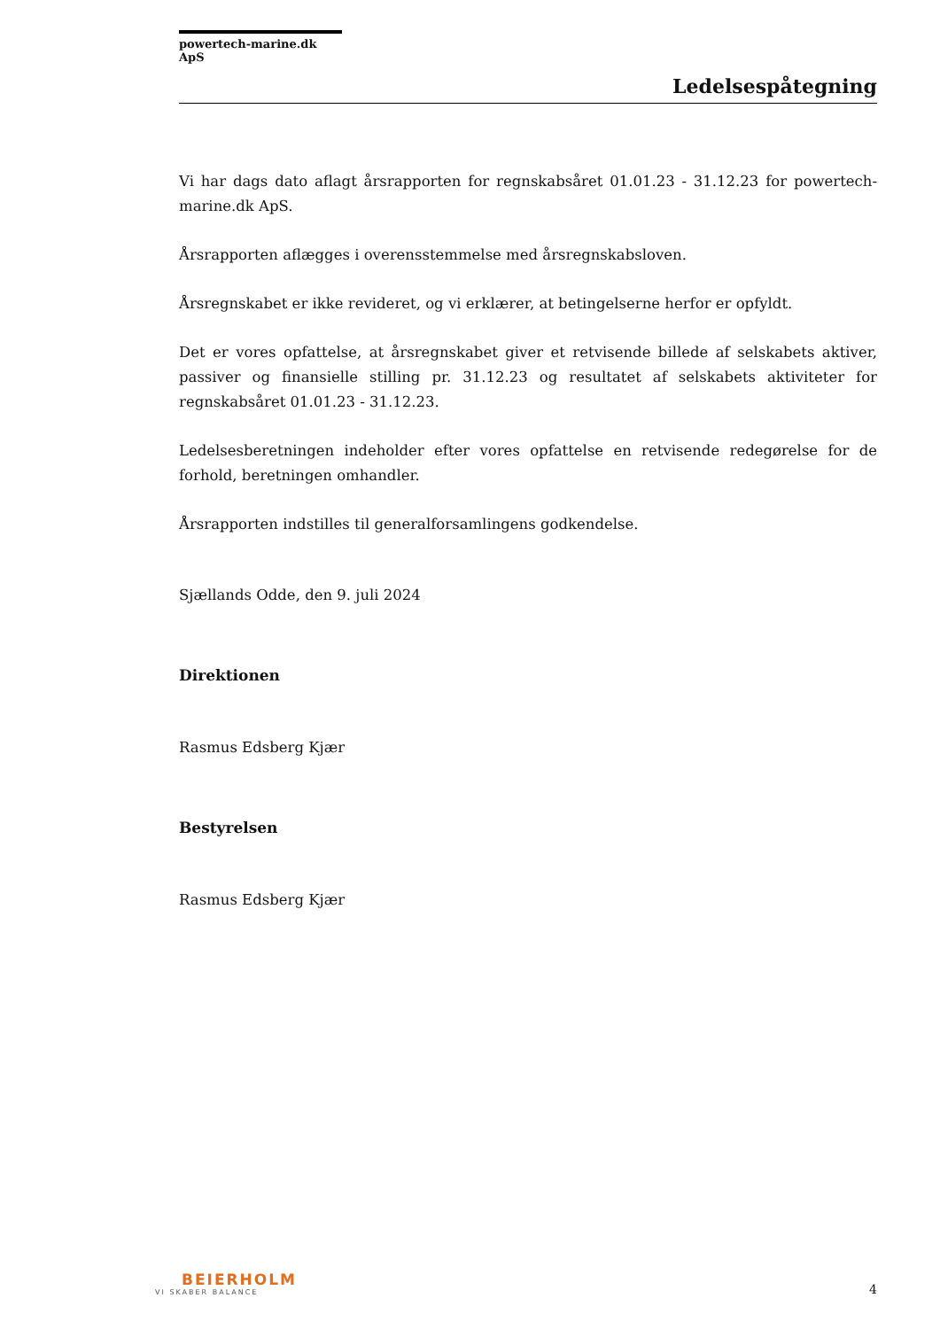powertech-marine.dk ApS
Ledelsespåtegning
Vi har dags dato aflagt årsrapporten for regnskabsåret 01.01.23 - 31.12.23 for powertech-marine.dk ApS.
Årsrapporten aflægges i overensstemmelse med årsregnskabsloven.
Årsregnskabet er ikke revideret, og vi erklærer, at betingelserne herfor er opfyldt.
Det er vores opfattelse, at årsregnskabet giver et retvisende billede af selskabets aktiver, passiver og finansielle stilling pr. 31.12.23 og resultatet af selskabets aktiviteter for regnskabsåret 01.01.23 - 31.12.23.
Ledelsesberetningen indeholder efter vores opfattelse en retvisende redegørelse for de forhold, beretningen omhandler.
Årsrapporten indstilles til generalforsamlingens godkendelse.
Sjællands Odde, den 9. juli 2024
Direktionen
Rasmus Edsberg Kjær
Bestyrelsen
Rasmus Edsberg Kjær
BEIERHOLM
VI SKABER BALANCE
4